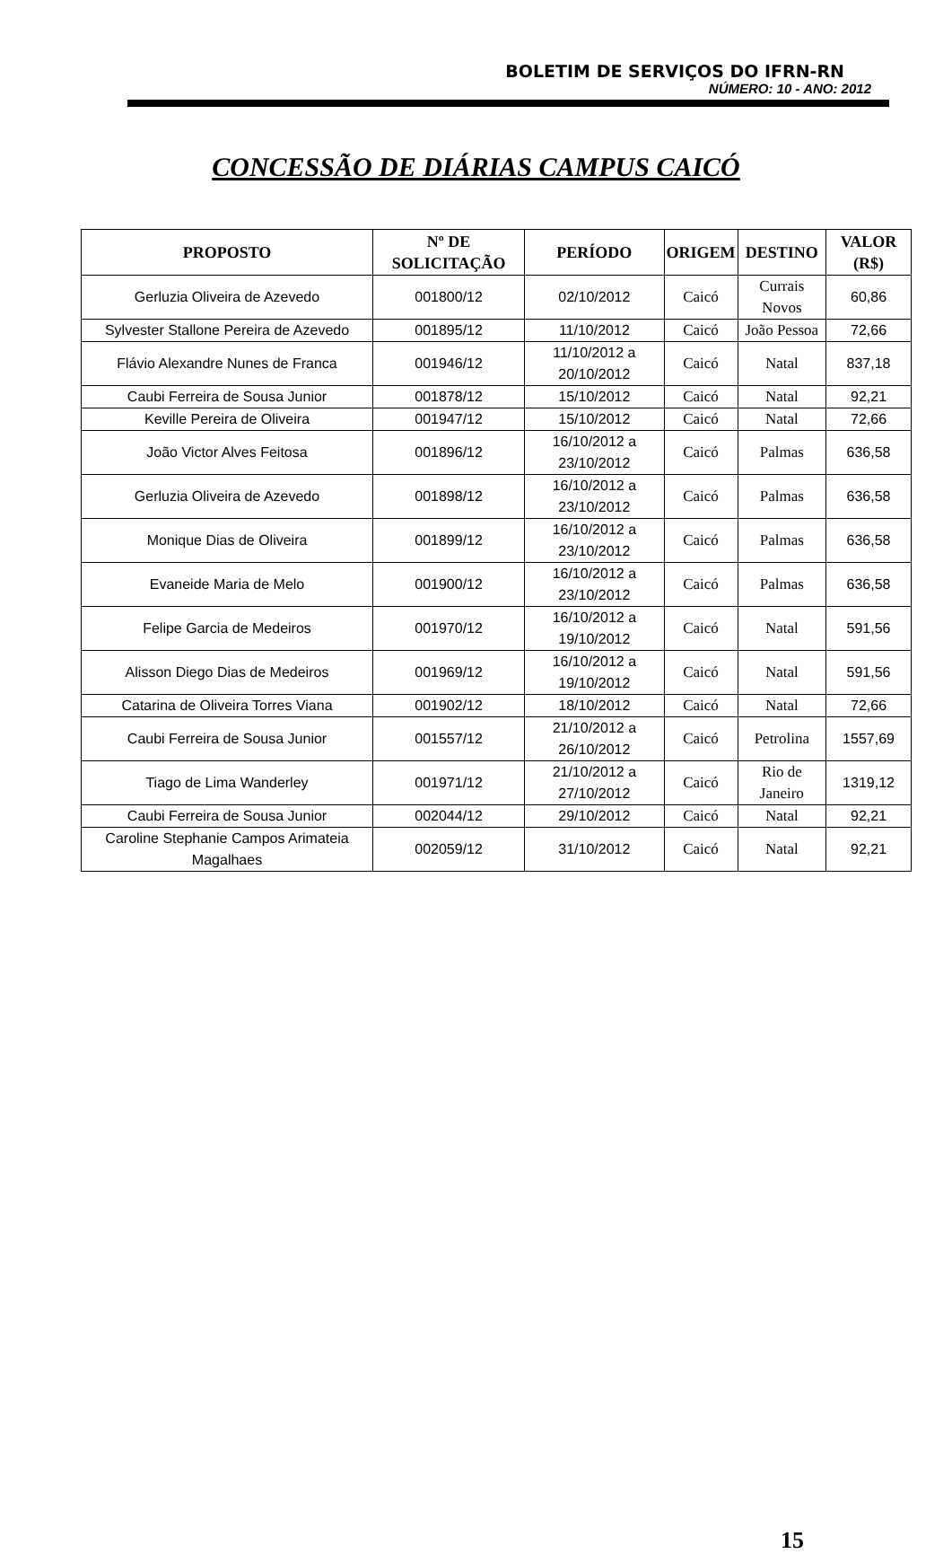BOLETIM DE SERVIÇOS DO IFRN-RN
NÚMERO: 10 - ANO: 2012
CONCESSÃO DE DIÁRIAS CAMPUS CAICÓ
| PROPOSTO | Nº DE SOLICITAÇÃO | PERÍODO | ORIGEM | DESTINO | VALOR (R$) |
| --- | --- | --- | --- | --- | --- |
| Gerluzia Oliveira de Azevedo | 001800/12 | 02/10/2012 | Caicó | Currais Novos | 60,86 |
| Sylvester Stallone Pereira de Azevedo | 001895/12 | 11/10/2012 | Caicó | João Pessoa | 72,66 |
| Flávio Alexandre Nunes de Franca | 001946/12 | 11/10/2012 a 20/10/2012 | Caicó | Natal | 837,18 |
| Caubi Ferreira de Sousa Junior | 001878/12 | 15/10/2012 | Caicó | Natal | 92,21 |
| Keville Pereira de Oliveira | 001947/12 | 15/10/2012 | Caicó | Natal | 72,66 |
| João Victor Alves Feitosa | 001896/12 | 16/10/2012 a 23/10/2012 | Caicó | Palmas | 636,58 |
| Gerluzia Oliveira de Azevedo | 001898/12 | 16/10/2012 a 23/10/2012 | Caicó | Palmas | 636,58 |
| Monique Dias de Oliveira | 001899/12 | 16/10/2012 a 23/10/2012 | Caicó | Palmas | 636,58 |
| Evaneide Maria de Melo | 001900/12 | 16/10/2012 a 23/10/2012 | Caicó | Palmas | 636,58 |
| Felipe Garcia de Medeiros | 001970/12 | 16/10/2012 a 19/10/2012 | Caicó | Natal | 591,56 |
| Alisson Diego Dias de Medeiros | 001969/12 | 16/10/2012 a 19/10/2012 | Caicó | Natal | 591,56 |
| Catarina de Oliveira Torres Viana | 001902/12 | 18/10/2012 | Caicó | Natal | 72,66 |
| Caubi Ferreira de Sousa Junior | 001557/12 | 21/10/2012 a 26/10/2012 | Caicó | Petrolina | 1557,69 |
| Tiago de Lima Wanderley | 001971/12 | 21/10/2012 a 27/10/2012 | Caicó | Rio de Janeiro | 1319,12 |
| Caubi Ferreira de Sousa Junior | 002044/12 | 29/10/2012 | Caicó | Natal | 92,21 |
| Caroline Stephanie Campos Arimateia Magalhaes | 002059/12 | 31/10/2012 | Caicó | Natal | 92,21 |
15